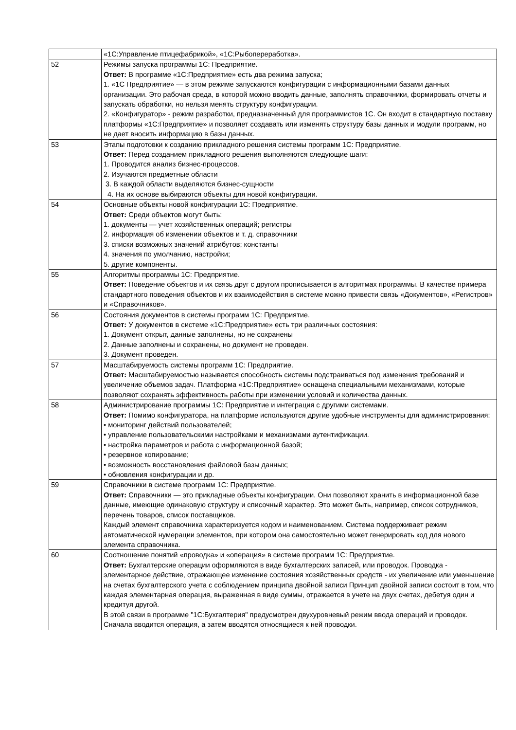| | «1С:Управление птицефабрикой», «1С:Рыбопереработка». |
| 52 | Режимы запуска программы 1С: Предприятие. Ответ: В программе «1С:Предприятие» есть два режима запуска; 1. «1С Предприятие» — в этом режиме запускаются конфигурации с информационными базами данных организации. Это рабочая среда, в которой можно вводить данные, заполнять справочники, формировать отчеты и запускать обработки, но нельзя менять структуру конфигурации. 2. «Конфигуратор» - режим разработки, предназначенный для программистов 1С. Он входит в стандартную поставку платформы «1С:Предприятие» и позволяет создавать или изменять структуру базы данных и модули программ, но не дает вносить информацию в базы данных. |
| 53 | Этапы подготовки к созданию прикладного решения системы программ 1С: Предприятие. Ответ: Перед созданием прикладного решения выполняются следующие шаги: 1. Проводится анализ бизнес-процессов. 2. Изучаются предметные области 3. В каждой области выделяются бизнес-сущности 4. На их основе выбираются объекты для новой конфигурации. |
| 54 | Основные объекты новой конфигурации 1С: Предприятие. Ответ: Среди объектов могут быть: 1. документы — учет хозяйственных операций; регистры 2. информация об изменении объектов и т. д. справочники 3. списки возможных значений атрибутов; константы 4. значения по умолчанию, настройки; 5. другие компоненты. |
| 55 | Алгоритмы программы 1С: Предприятие. Ответ: Поведение объектов и их связь друг с другом прописывается в алгоритмах программы. В качестве примера стандартного поведения объектов и их взаимодействия в системе можно привести связь «Документов», «Регистров» и «Справочников». |
| 56 | Состояния документов в системы программ 1С: Предприятие. Ответ: У документов в системе «1С:Предприятие» есть три различных состояния: 1. Документ открыт, данные заполнены, но не сохранены 2. Данные заполнены и сохранены, но документ не проведен. 3. Документ проведен. |
| 57 | Масштабируемость системы программ 1С: Предприятие. Ответ: Масштабируемостью называется способность системы подстраиваться под изменения требований и увеличение объемов задач. Платформа «1С:Предприятие» оснащена специальными механизмами, которые позволяют сохранять эффективность работы при изменении условий и количества данных. |
| 58 | Администрирование программы 1С: Предприятие и интеграция с другими системами. Ответ: Помимо конфигуратора, на платформе используются другие удобные инструменты для администрирования: • мониторинг действий пользователей; • управление пользовательскими настройками и механизмами аутентификации. • настройка параметров и работа с информационной базой; • резервное копирование; • возможность восстановления файловой базы данных; • обновления конфигурации и др. |
| 59 | Справочники в системе программ 1С: Предприятие. Ответ: Справочники — это прикладные объекты конфигурации. Они позволяют хранить в информационной базе данные, имеющие одинаковую структуру и списочный характер. Это может быть, например, список сотрудников, перечень товаров, список поставщиков. Каждый элемент справочника характеризуется кодом и наименованием. Система поддерживает режим автоматической нумерации элементов, при котором она самостоятельно может генерировать код для нового элемента справочника. |
| 60 | Соотношение понятий «проводка» и «операция» в системе программ 1С: Предприятие. Ответ: Бухгалтерские операции оформляются в виде бухгалтерских записей, или проводок. Проводка - элементарное действие, отражающее изменение состояния хозяйственных средств - их увеличение или уменьшение на счетах бухгалтерского учета с соблюдением принципа двойной записи Принцип двойной записи состоит в том, что каждая элементарная операция, выраженная в виде суммы, отражается в учете на двух счетах, дебетуя один и кредитуя другой. В этой связи в программе "1С:Бухгалтерия" предусмотрен двухуровневый режим ввода операций и проводок. Сначала вводится операция, а затем вводятся относящиеся к ней проводки. |